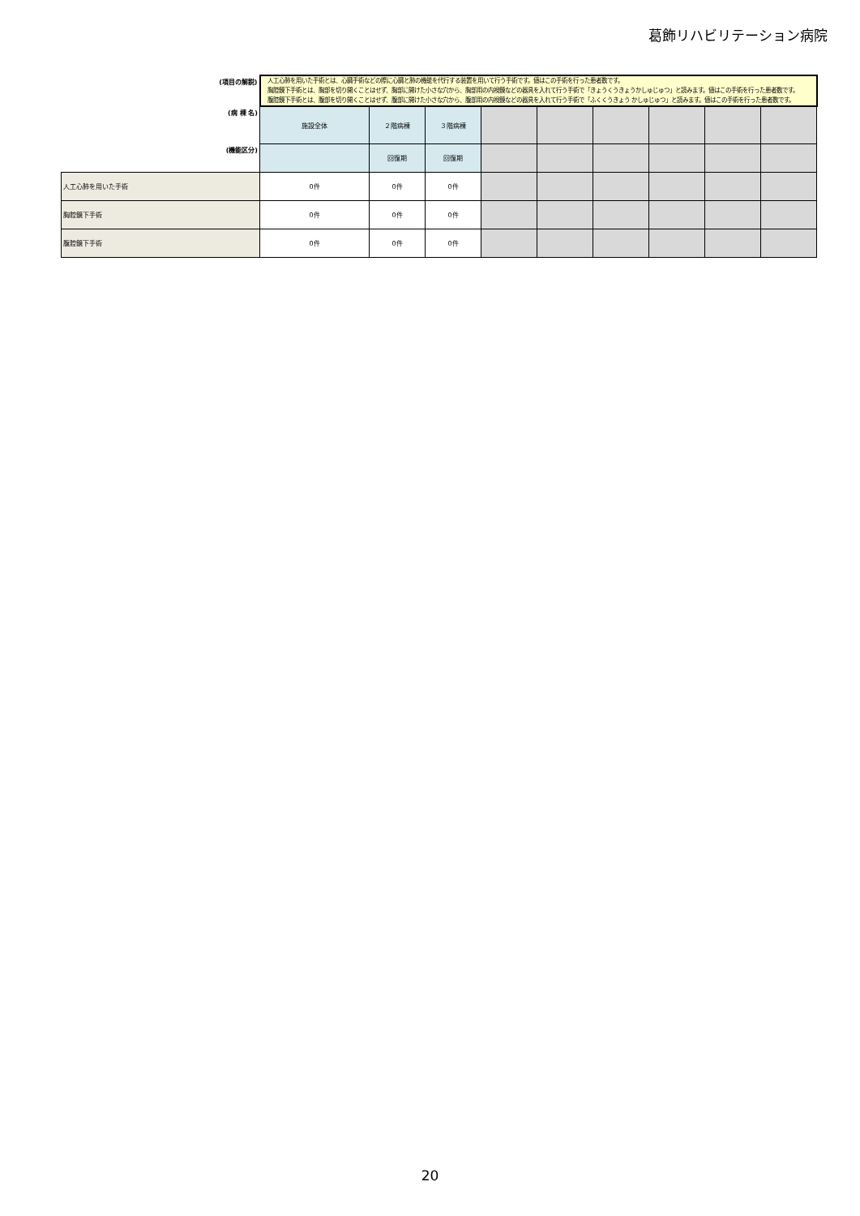葛飾リハビリテーション病院
| (項目の解説) | 人工心肺を用いた手術とは、心臓手術などの際に心臓と肺の機能を代行する装置を用いて行う手術です。値はこの手術を行った患者数です。 胸腔鏡下手術とは、胸部を切り開くことはせず、胸部に開けた小さな穴から、胸部用の内視鏡などの器具を入れて行う手術で「きょうくうきょうかしゅじゅつ」と読みます。値はこの手術を行った患者数です。 腹腔鏡下手術とは、腹部を切り開くことはせず、腹部に開けた小さな穴から、腹部用の内視鏡などの器具を入れて行う手術で「ふくくうきょう かしゅじゅつ」と読みます。値はこの手術を行った患者数です。 | | | | | | | | |
| (病 棟 名) | 施設全体 | ２階病棟 | ３階病棟 | | | | | | |
| (機能区分) | | 回復期 | 回復期 | | | | | | |
| 人工心肺を用いた手術 | 0件 | 0件 | 0件 | | | | | | |
| 胸腔鏡下手術 | 0件 | 0件 | 0件 | | | | | | |
| 腹腔鏡下手術 | 0件 | 0件 | 0件 | | | | | | |
20